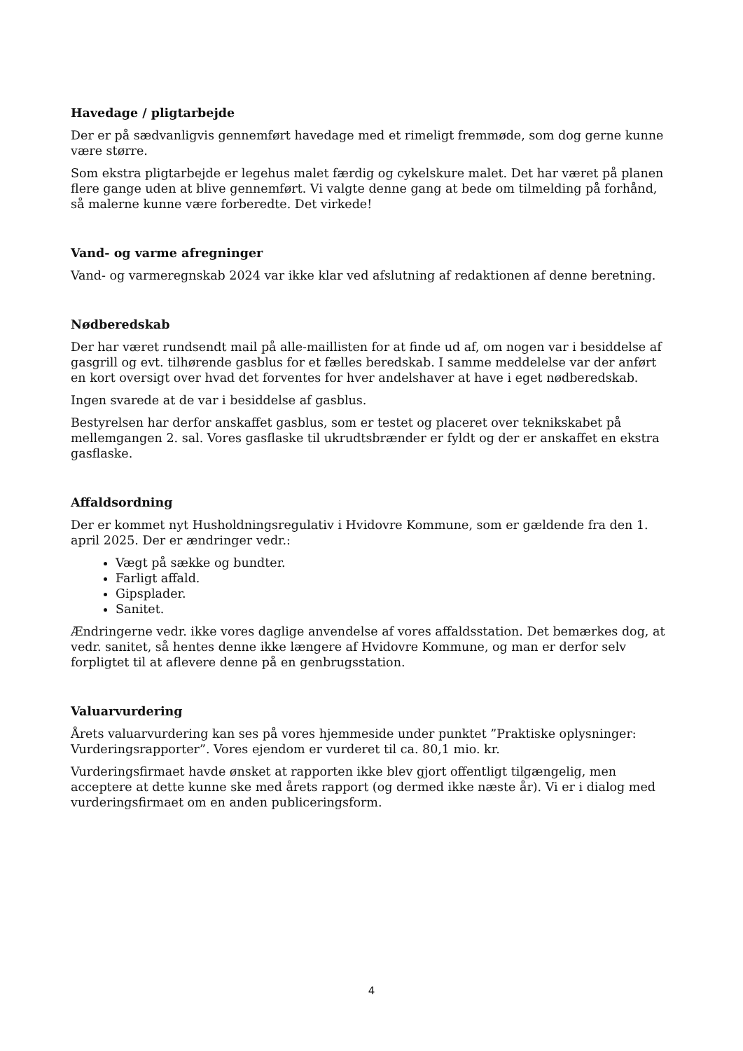Havedage / pligtarbejde
Der er på sædvanligvis gennemført havedage med et rimeligt fremmøde, som dog gerne kunne være større.
Som ekstra pligtarbejde er legehus malet færdig og cykelskure malet. Det har været på planen flere gange uden at blive gennemført. Vi valgte denne gang at bede om tilmelding på forhånd, så malerne kunne være forberedte. Det virkede!
Vand- og varme afregninger
Vand- og varmeregnskab 2024 var ikke klar ved afslutning af redaktionen af denne beretning.
Nødberedskab
Der har været rundsendt mail på alle-maillisten for at finde ud af, om nogen var i besiddelse af gasgrill og evt. tilhørende gasblus for et fælles beredskab. I samme meddelelse var der anført en kort oversigt over hvad det forventes for hver andelshaver at have i eget nødberedskab.
Ingen svarede at de var i besiddelse af gasblus.
Bestyrelsen har derfor anskaffet gasblus, som er testet og placeret over teknikskabet på mellemgangen 2. sal. Vores gasflaske til ukrudtsbrænder er fyldt og der er anskaffet en ekstra gasflaske.
Affaldsordning
Der er kommet nyt Husholdningsregulativ i Hvidovre Kommune, som er gældende fra den 1. april 2025. Der er ændringer vedr.:
Vægt på sække og bundter.
Farligt affald.
Gipsplader.
Sanitet.
Ændringerne vedr. ikke vores daglige anvendelse af vores affaldsstation. Det bemærkes dog, at vedr. sanitet, så hentes denne ikke længere af Hvidovre Kommune, og man er derfor selv forpligtet til at aflevere denne på en genbrugsstation.
Valuarvurdering
Årets valuarvurdering kan ses på vores hjemmeside under punktet ”Praktiske oplysninger: Vurderingsrapporter”. Vores ejendom er vurderet til ca. 80,1 mio. kr.
Vurderingsfirmaet havde ønsket at rapporten ikke blev gjort offentligt tilgængelig, men acceptere at dette kunne ske med årets rapport (og dermed ikke næste år). Vi er i dialog med vurderingsfirmaet om en anden publiceringsform.
4